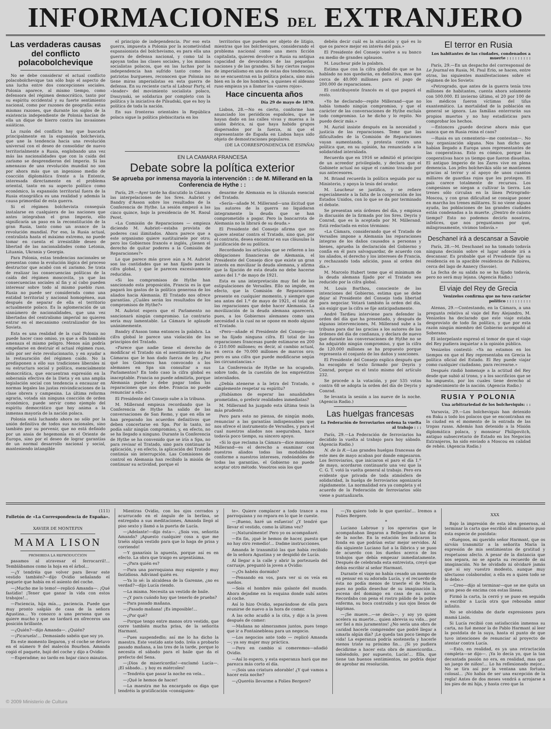INFORMACIONES DEL EXTRANJERO
Las verdaderas causas del conflicto polacobolchevique
No se debe considerar el actual conflicto polacobolchevique tan sólo bajo el aspecto de una lucha entre dos concepciones sociales. Polonia aparece, al mismo tiempo, como defensora del régimen democrático, tanto por su espíritu occidental y su fuerte sentimiento nacional, como por razones de geografía: estas mismas razones, que durante los siglos de la existencia independiente de Polonia hacían de ella un dique de hierro contra las invasiones asiáticas.
La razón del conflicto hay que buscarla principalmente en la expansión bolchevista, que une la tendencia hacia una revolución universal con el deseo de consolidar de nuevo territorialmente a Rusia, englobando una vez más las nacionalidades que con la caída del zarismo se desprendieron del Imperio. Si las amenazas de una revolución mundial no son por ahora más que un ingenioso medio de coacción diplomática frente a la Entente, interesada directamente en el problema oriental, tanto en su aspecto político como económico, la expansión territorial fuera de la Rusia etnográfica es una realidad y además la causa primordial de esta guerra.
Si el régimen bolchevista conseguía instalarse en cualquiera de las naciones que antes integraban el gran Imperio, ello significaría un paso en la reconstitución de la gran Rusia, tanto como un avance de la revolución mundial. Por eso, la Rusia actual, centralista hasta el máximo extremo, no puede tomar en cuenta el irresistible deseo de libertad de las nacionalidades como Letonia, Lituania, Ukrania y Georgia.
Para Polonia, estas tendencias nacionales se presentan como la evolución lógica del proceso destructor que acabó con el zarismo. Se trata de realizar las consecuencias políticas de la caída del régimen moscovita, ya que las consecuencias sociales al fin y al cabo pueden interesar sobre todo al mismo pueblo ruso. Rusia no puede ser considerada como una entidad territorial y nacional homogénea, aun después de separar de ella el territorio actualmente polaco. Es la aglomeración de un sinnúmero de nacionalidades, que una vez libertadas del centralismo imperial no quieren entrar en el mecanismo centralizador de los Soviets.
Esta es una realidad de la cual Polonia no puede hacer caso omiso, ya que a ella también amenaza el mismo peligro. Menos aún podría empeñarse en destruir el actual régimen ruso, sólo por ser éste revolucionario, y en ayudar a la restauración del régimen caído. No la predisponen a ello sus tradiciones liberales ni su estructura social y política, esencialmente democrática, que encuentran expresión en la soberanía efectiva de la Dieta y en una amplia legislación social con tendencia a encauzar en normas legales las justas reivindicaciones de la clase obrera y campesina. La última reforma agraria, votada sin ninguna coacción de orden económico, puede servir como ejemplo del espíritu democrático que hoy anima a la inmensa mayoría de la nación polaca.
Polonia está luchando ahora no sólo por la unión definitiva de todos sus nacionales, sino también por su porvenir, que no está definido por un ansia de hegemonía en el Oriente de Europa, sino por el deseo de lograr garantías de un normal desarrollo nacional y social, manteniendo intangible
el principio de independencia. Por eso esta guerra, impuesta a Polonia por la acometividad expansionista del bolchevismo, es para ella una guerra de defensa nacional, y como tal la apoyan todas las clases sociales, y los mismos socialistas polacos, que en las luchas por la independencia han sufrido tanto como los patriotas burgueses, reconocen que Polonia no tiene miras imperialistas en esta guerra de defensa. En su reciente carta al Labour Party, el «leader» del movimiento socialista polaco, Daszynski, se solidariza por completo con la política y la iniciativa de Pilsudski, que es hoy la política de toda la nación.
En sus fronteras orientales la República polaca sigue la política plebiscitaria en los
territorios que pueden ser objeto de litigio, mientras que los bolcheviques, considerando el problema nacional como una mera ficción capitalista, quieren devolver a Rusia su antigua capacidad de devoradora de las pequeñas naciones y de las grandes. Si hay ciertos rasgos de imperialismo en una de estas dos tendencias, no se encuentran en la política polaca, sino más bien en la de los hombres, a quienes el aldeano ruso empieza ya a llamar los «zares rojos».
Hace cincuenta años
Día 29 de mayo de 1870.
Lisboa, 28.—No es cierto, conforme han anunciado los periódicos españoles, que se hayan dado en las calles vivas y mueras a la unión ibérica, ni que haya habido grupos dispersados por la fuerza, ni que el representante de España en Lisboa haya sido objeto de demostraciones populares.
(DE LA CORRESPONDENCIA DE ESPAÑA)
EN LA CAMARA FRANCESA
Debate sobre la política exterior
Se aprueba por inmensa mayoría la intervención : : de M. Millerand en la Conferencia de Hythe : :
París, 29.—Ayer tarde ha discutido la Cámara las interpelaciones de los Sres. Aubriot y Bandry d'Asson sobre los resultados de la Conferencia de Hythe. La sesión empezó a las cinco quince, bajo la presidencia de M. Raoul Peret.
«La Comisión de Reparaciones — empieza diciendo M. Aubriot—estaba provista de poderes casi ilimitados. Ahora parece que a este organismo quiere sustituirsele por otro; pero los Gobiernos francés e inglés, ¿tienen el derecho de quitar poderes a la Comisión de Reparaciones?»
Lo que parece más grave aún a M. Aubriot son las cantidades que se han fijado para la cifra global, y que le parecen excesivamente reducidas.
«Si los compromisos de Hythe han sancionado esta proposición, Francia es la que pagará los gastos de la política generosa de los aliados hacia Alemania. El Tratado nos ofrece garantías. ¿Cuáles serán los resultados de los compromisos de Hythe?»
M. Aubriot espera que el Parlamento no sancionará ningún compromiso. Lo contrario sería muy lamentable. La Cámara le aplaude unánimemente.
Bandry d'Asson toma entonces la palabra. La cifra global le parece una violación de los principios del Tratado.
«Parece que nadie tiene el derecho de modificar el Tratado sin el asentimiento de las Cámaras que le han dado fuerza de ley. ¿Por qué los Gobiernos han convocado a los alemanes en Spa sin consultar a sus Parlamentos? En todo caso la cifra global es inaceptable. Francia no puede admitirla, porque Alemania puede y debe pagar todas las reparaciones que nos debe. Francia no puede renunciar a ello.»
El Presidente del Consejo sube a la tribuna.
M. Millerand empieza recordando que la Conferencia de Hythe ha salido de las conversaciones de San Remo, y que en ella se han preparado los acuerdos definitivos que deben concertarse en Spa. Por lo tanto, no podía salir ningún compromiso, y, en efecto, no se ha llegado a ninguno. Durante la Conferencia de Hythe se ha convenido que se iría a Spa, no para revisar el Tratado, sino para continuar la aplicación, y en efecto, la aplicación del Tratado continúa sin interrupción. Las Comisiones de control en Alemania han recibido la misión de continuar su actividad, porque el
desarme de Alemania es la cláusula esencial del Tratado.
«Sería—añade M. Millerand—una ilicitud que los autores de la guerra no liquidaran íntegramente la deuda que se han comprometido a pagar. Pero la bancarrota de Alemania no la librará de su deuda.»
El Presidente del Consejo afirma que no quiere atentar contra el Tratado, sino que, por el contrario, desea encontrar en sus cláusulas la justificación de su política.
Recordando los artículos que se refieren a las obligaciones financieras de Alemania, el Presidente del Consejo dice que existe un gran interés en movilizar la deuda alemana, y afirma que la fijación de esta deuda no debe hacerse antes del 1.º de mayo de 1921.
Esta es una interpretación muy fiel de las estipulaciones de Versalles. Ello no impide, en efecto, que la Comisión de Reparaciones presente en cualquier momento, y siempre que sea antes del 1.º de mayo de 1921, el total de las reparaciones que debe hacer Alemania. La movilización de la deuda alemana aparecerá, pues, a los Gobiernos alemanes como una necesidad a la cual no se opone en modo alguno el Tratado.
«Pero—añade el Presidente del Consejo—no se ha fijado ninguna cifra. El total de las reparaciones francesas puede estimarse en 200 ó 210.000 millones; es decir, al cambio actual, en cerca de 70.000 millones de marcos oro; pero es una cifra que puede modificarse según las circunstancias.»
La Conferencia de Hythe se ha ocupado, sobre todo, de la cuestión de los empréstitos interaliados.
¿Debía atenerse a la letra del Tratado, o simplemente respetar su espíritu?
¿Habíamos de esperar las anualidades prometidas, o preferir realidades inmediatas?
M. Millerand ha juzgado esta última tesis la más prudente.
Pero para esto no piensa, de ningún modo, renunciar a las garantías indispensables que nos ofrece el instrumento de Versalles, y para el cual nuestros aliados nos aseguraban, hace todavía poco tiempo, su sincero apoyo.
«Si lo que reclama la Cámara—dice monsieur Millerand—es el derecho a examinar con nuestros aliados todas las modalidades conforme a nuestros intereses, rodeándoles de todas las garantías, el Gobierno no puede aceptar otro método. Vosotros sois los que
debéis decir cuál es la situación y qué es lo que os parece mejor en interés del país.»
El Presidente del Consejo vuelve a su banco en medio de grandes aplausos.
M. Loucheur pide la palabra.
Estima que con la cifra global de que se ha hablado no nos quedarán, en definitiva, mas que cerca de 40.000 millones para el pago de 200.000 de reparaciones.
El contribuyente francés es el que pagará el resto.
«Yo he declarado—repite Millerand—que no había tomado ningún compromiso, y que el carácter de las conversaciones de Hythe excluía todo compromiso. Lo he dicho y lo repito. No puedo decir más.»
M. Auriol insiste después en la necesidad y justicia de las reparaciones. Teme que las dificultades de la Comisión de Reparaciones vayan aumentando, y protexta contra una política que, en su opinión, ha renunciado a la solidaridad interaliada.
Recuerda que en 1916 se admitió el principio de un acreedor privilegiado, y declara que el Gabinete actual no sigue el camino trazado por sus antecesores.
M. Briand recuerda la política seguida por su Ministerio, y apoya la tesis del orador.
M. Loucheur se justifica, y se refiere especialmente a la falta de la cooperación de los Estados Unidos, con lo que se da por terminado el debate.
Se presentan seis órdenes del día, y empieza la discusión de la firmada por los Sres. Deyris y Conrad, que es la aceptada por M. Millerand. Está redactada en estos términos:
«La Cámara, considerando que el Tratado de Versalles impone a Alemania las reparaciones íntegras de los daños causados a personas y bienes, aprueba la declaración del Gobierno y confía en él para salvaguardar, de acuerdo con los aliados, el derecho y los intereses de Francia, y rechazando toda adición, pasa al orden del día.»
M. Marcelo Hubert teme que el mínimum de la deuda alemana fijado por el Tratado sea reducido por la cifra global.
M. Louis Barthou, consciente de las intenciones del Gobierno, estima que se debe dejar al Presidente del Consejo toda libertad para negociar. Votará también la orden del día, sin exigir que la cifra se fije anticipadamente.
André Tardieu interviene para defender la orden del día que ha presentado, y después de algunas intervenciones, M. Millerand sube a la tribuna para dar las gracias a los autores de las órdenes del día de confianza, y declara de nuevo que durante las conversaciones de Hythe no se ha adquirido ningún compromiso, y que la cifra de 120.000 millones se ha propuesto porque representa el conjunto de los daños y sanciones.
El Presidente del Consejo explica después que ha escogido el texto firmado por Deyris y Conrad, porque es el texto mismo del artículo 232.
Se procede a la votación, y por 535 votos contra 68 se adopta la orden del día de Deyris y Conrad.
Se levanta la sesión a las nueve de la noche. (Agencia Radio.)
Las huelgas francesas
La Federación de ferroviarios ordena la vuelta al trabajo : : :
París, 29.—La Federación de ferroviarios ha decidido la vuelta al trabajo para hoy sábado. (Agencia Radio.)
N. de la R.—Las grandes huelgas francesas de este mes de mayo acaban por donde empezaron. Los ferroviarios, que iniciaron el paro el día 1.º de mayo, acordaron continuarlo una vez que la C. G. T. votó la vuelta general al trabajo. Pero era evidente que privada de toda atmósfera de solidaridad, la huelga de ferroviarios agonizaría rápidamente. La normalidad era ya completa y el acuerdo de la Federación de ferroviarios sólo viene a puntualizarla.
El terror en Rusia
Los habitantes de las ciudades, condenados a muerte : : : : : : : : :
París, 29.—En un despacho del corresponsal de Le Journal en Rusia, M. Paul Erio, se hacen, entre otras, las siguientes manifestaciones sobre el régimen de los Soviets:
«Petrogrado, que antes de la guerra tenía tres millones de habitantes, cuenta ahora solamente con 500.000. El invierno último, el 20 por 100 de los médicos fueron víctimas del tifus exantemático. La mortalidad de la población en general se ignora. Las familias enterrarán sus propios muertos y no hay estadísticas para comprobar los hechos.
—Entonces ¿puede decirse ahora más que nunca que en Rusia reina el caos?
—Rusia es un cementerio—me contestan—. No hay organización alguna. Nos han dicho que habían llegado a Europa unos representantes de las cooperativas. Esto es cómico, porque las cooperativas hace ya tiempo que fueron disueltas. El antiguo Imperio de los Zares vive en plena demencia. Los jefes bolchevikis sólo se mantienen gracias al terror y al apoyo de unos cuantos millares de guardias rojos que les protegen. El país carece totalmente de recursos. Los campesinos se niegan a cultivar la tierra. Los trenes sólo circulan en la línea Petrogrado-Moscou, y con gran dificultad se consigue poner en marcha los trenes militares. Si no viene alguna ayuda, las poblaciones de las grandes ciudades están condenadas a la muerte. ¿Dentro de cuánto tiempo? Esto no podemos decirlo nosotros, infelices, que nos preguntamos por qué, milagrosamente, vivimos todavía.»
Deschanel irá a descansar a Savoie
París, 28.—M. Deschanel no ha tomado todavía ninguna decisión sobre el lugar adonde irá a descansar. Es probable que el Presidente fije su residencia en la apacible residencia de Palloires, cerca del lago de Annecy (Savoie).
La fecha de su salida no se ha fijado todavía, pero no será muy lejana. (Agencia Radio.)
El viaje del Rey de Grecia
Venizelos confirma que no tuvo carácter político : : : : : : : : :
Atenas, 29.—Contestando, en la Cámara, a una pregunta relativa al viaje del Rey Alejandro, M. Venizelos ha declarado que este viaje estaba desprovisto de todo fin político, y que por esta razón ningún miembro del Gobierno acompañó al Soberano.
El interpelante expresó el temor de que el viaje del Rey pudiera inquietar a la opinión pública.
Venizelos contestó: «Ya no estamos en los tiempos en que el Rey representaba en Grecia la política oficial del Estado. El Rey puede viajar como cualquier ciudadano, para recrearse.»
Después rindió homenaje a la actitud del Rey desde que subió al trono, y a los sacrificios que se ha impuesto, por los cuales tiene derecho al agradecimiento de la nación. (Agencia Radio.)
RUSIA Y POLONIA
Una arbitrariedad de los bolcheviquis: : :
Varsovia, 29.—Los bolcheviquis han detenido en Baku a todo los polacos que se encontraban en la ciudad en el momento de la entrada de las tropas rusas. Además han detenido a la Misión diplomática polaca, y monsieur Philipovitch, antiguo subsecretario de Estado en los Negocios Extranjeros, ha sido enviado a Moscou en calidad de rehén. (Agencia Radio.)
(111)
Folletón de «La Correspondencia de España».
XAVIER DE MONTEPIN
MAMA LISON
PROHIBIDA LA REPRODUCCION
pasamos al atravesar el ferrocarril!... Temblábamos como la hoja en el árbol...
—¿Y tendréis que volver para llevar este vestido también?—dijo Ovidio señalando el paquete que había en el asiento del coche.
—¡Mucho me lo temo!—replicó Amanda—. ¡Qué fastidio! ¡Tener que ganar la vida con estos trabajos!...
—Paciencia, hija mía..., paciencia. Puede que muy pronto salgáis de casa de la señora Agustina... Yo conozco a una persona que os quiere mucho y que no tardará en ofreceros una posición brillante.
—¿Quién?—dijo Amanda—. ¿Quién?
—¡Picaruela!... Demasiado sabéis que soy yo.
En este momento llegaron, y el coche se detuvo en el número 9 del malecón Bourbon. Amanda cogió el paquete, bajó del coche y dijo a Ovidio:
—Esperadme; no tardo en bajar cinco minutos.
Mientras Ovidio, con los ojos cerrados y acurrucado en el ángulo de la berlina, se entregaba a sus meditaciones, Amanda llegó al piso sexto y llamó a la puerta de Lucía.
—¡Adelante!—dijo ésta—. ¿Sois vos, señorita Amanda? ¡Apuesto cualquier cosa a que me traéis algún vestido para que lo haga de prisa y corriendo!
—Y ganaríais la apuesta, porque así es en efecto. La obra que traigo es urgentísima.
—¿Para quién es?
—Para una parroquiana muy exigente y muy fastidiosa. Adivinad quién es.
—Ya lo sé: la alcaldesa de la Garenne, ¿no es verdad?—dijo Lucía riendo.
—La misma. Necesita un vestido de baile.
—¿Y para cuándo hay que tenerlo de prueba?
—Para pasado mañana.
—¡Pasado mañana! ¡Es imposible!...
—¿Por qué?
—Porque tengo entre manos otro vestido, que corre también mucha prisa, de la señorita Harmant.
—Pues suspendedlo; así me lo ha dicho la maestra. Este vestido ante todo. Iréis a probarlo pasado mañana, a las tres de la tarde, porque lo necesita el sábado para el baile que da el prefecto del Sena.
—¡Dios de misericordia!—exclamó Lucía—. ¡El sábado... y hoy es miércoles!
—Tendréis que pasar la noche en vela...
—¡Qué le hemos de hacer!
—La maestra me ha encargado os diga que tendréis la gratificación «consiguien-
te». Quiere complacer a todo trance a esa parroquiana y no repara en lo que le cueste.
—¡Bueno, haré un esfuerzo! ¿Y tendré que llevar el vestido, como la última vez?
—¡Naturalmente! Pero yo os acompañaré.
—En fin, ¡qué le hemos de hacer, puesto que no hay otro remedio!... Dadme instrucciones.
Amanda le transmitió las que había recibido de la señora Agustina y se despidió de Lucía.
Al llegar a la calle y abrir la portezuela del carruaje, preguntó la joven a Ovidio:
—¿Os habéis dormido?
—Pensando en vos, para ver si os veía en sueños.
—Sois el hombre más galante del mundo. Ahora dejadme en la esquina donde subí antes al coche.
Así lo hizo Ovidio, separándose de ella para reunirse de nuevo a la hora de comer.
A las ocho acudió a la cita, y dijo a la joven después de comer:
—Mañana no almorzamos juntos, pues tengo que ir a Fontainebleau para un negocio.
—Los negocios ante todo — replicó Amanda—; ya soy mujer muy práctica.
—Pero en cambio si comeremos—añadió Ovidio.
—Así lo espero, y esta esperanza hará que me parezca más corto el día.
—¡Sois una criatura adorable! ¿Y qué vamos a hacer esta noche?
—¿Queréis llevarme a Folies Bergere?
—¡Yo quiero todo lo que queráis!... Iremos a Folies Bergere.
*
Luciano Labroue y los operarios que le acompañaban llegaron a Bellegarde a las diez de la noche. En la estación les indicaron la fonda en que podrían estar mejor servidos. Al día siguiente Luciano fué a la fábrica y se puso de acuerdo con los dueños acerca de los trabajos que debía empezar inmediatamente. Después de celebrada esta entrevista, creyó que debía escribir al señor Harmant.
Durante el viaje no había cesado un momento en pensar en su adorada Lucía, y el recuerdo de ésta no podía menos de traerle el de María, pues no podía desechar de su imaginación la escena del domingo en casa de su novia. Recordaba con pena el rostro pálido de la pobre enferma, su boca contraída y sus ojos llenos de lágrimas.
—¡Se muere...—se decía—, y soy yo quien acelera su muerte... quien abrevia su vida... por ser fiel a mis juramentos! ¿No sería una obra de caridad hacerle comprender que podré llegar a amarla algún día? ¡Le queda tan poco tiempo de vida! La esperanza podría sostenerla y hacerle menos triste su próximo fin... ¡Si yo pudiera decidirme a hacer esta obra de misericordia... sabiéndolo, por supuesto, Lucía!... Ella, que tiene tan buenos sentimientos, no podría dejar de aprobar mi resolución.
XXX
Bajo la impresión de esta idea generosa, al terminar la carta que escribió al millonario puso esta especie de postdata:
«Ruégoos, mi querido señor Harmant, que os sirváis transmitir a la señorita María la expresión de mis sentimientos de gratitud y respetuoso afecto. A pesar de la distancia que nos separa, no se aparta su recuerdo de mi imaginación. No he olvidado ni olvidaré jamás que si soy vuestro modesto, aunque muy afectuoso colaborador, a ella es a quien todo se lo debo.»
—Creo—dijo al terminar—que se me quita un gran peso de encima con estas líneas.
Firmó la carta, la cerró y se puso en seguida a escribir a Lucía otra que rebosaba amor infinito.
No se olvidaba de darle expresiones para mamá Lisón.
Si Lucía recibió con satisfacción inmensa su carta, no fué menor la de Pablo Harmant al leer la postdata de la suya, hasta el punto de que tuvo intenciones de renunciar al proyecto de atentar contra Lucía.
—Esto, en realidad, es ya una retractación completa—se dijo—. ¡Ya lo decía yo, que la tan decantada pasión no era, en realidad, mas que un juego de niños!... Lo ha reflexionado mejor... No se tira así por la ventana una fortuna colosal... ¡No había de ser una excepción de la regla! Antes de dos meses vendrá a arrojarse a los pies de mi hija, y hasta creo que la
© 2009 Ministerio de Cultura